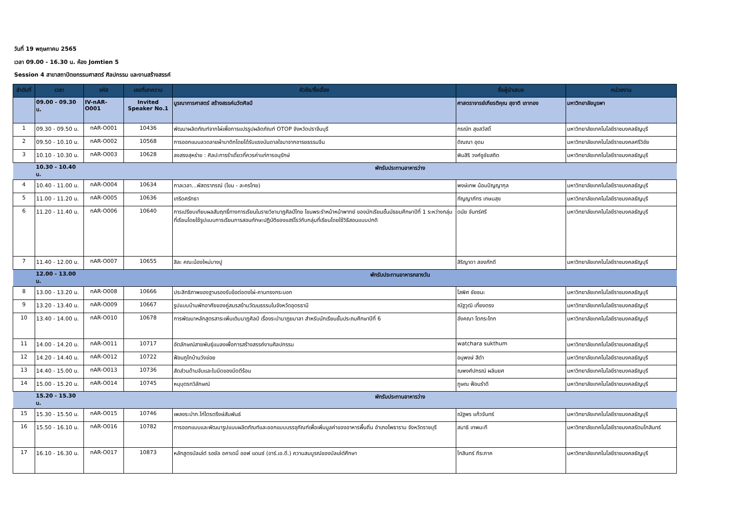วันที่ 19 พฤษภาคม 2565
เวลา 09.00 - 16.30 น. ห้อง Jomtien 5
Session 4 สาขาสถาปัตยกรรมศาสตร์ ศิลปกรรม และงานสร้างสรรค์
| ลำดับที่ | เวลา | รหัส | เลขที่บทความ | หัวข้อ/ชื่อเรื่อง | ชื่อผู้นำเสนอ | หน่วยงาน |
| --- | --- | --- | --- | --- | --- | --- |
| | 09.00 - 09.30 น. | IV-nAR-O001 | Invited Speaker No.1 | บูรณาการศาสตร์ สร้างสรรค์นวัตศิลป์ | ศาสตราจารย์เกียรติคุณ สุชาติ เถาทอง | มหาวิทยาลัยบูรพา |
| 1 | 09.30 - 09.50 น. | nAR-O001 | 10436 | พัฒนาผลิตภัณฑ์จากไผ่เพื่อการแปรรูปผลิตภัณฑ์ OTOP จังหวัดปราจีนบุรี | กรณัท สุขสวัสดิ์ | มหาวิทยาลัยเทคโนโลยีราชมงคลธัญบุรี |
| 2 | 09.50 - 10.10 น. | nAR-O002 | 10568 | การออกแบบลวดลายผ้าบาติกโดยได้รับแรงบันดาลใจมาจากอารยธรรมจีน | ติณณา อุดม | มหาวิทยาลัยเทคโนโลยีราชมงคลศรีวิชัย |
| 3 | 10.10 - 10.30 น. | nAR-O003 | 10628 | ลงสรงสุหร่าย : ศิลปะการรำเดี่ยวที่ควรค่าแก่การอนุรักษ์ | พิมสิริ วงศ์ชูชัยสถิต | มหาวิทยาลัยเทคโนโลยีราชมงคลธัญบุรี |
| | 10.30 - 10.40 น. | | พักรับประทานอาหารว่าง | | | |
| 4 | 10.40 - 11.00 น. | nAR-O004 | 10634 | กาลเวลา...พัสตราภรณ์ (โขน - ละครไทย) | พงษ์เทพ น้อมปัญญากุล | มหาวิทยาลัยเทคโนโลยีราชมงคลธัญบุรี |
| 5 | 11.00 - 11.20 น. | nAR-O005 | 10636 | เทริดศรัทธา | กัญญาภัทร เกษมสุข | มหาวิทยาลัยเทคโนโลยีราชมงคลธัญบุรี |
| 6 | 11.20 - 11.40 น. | nAR-O006 | 10640 | การเปรียบเทียบผลสัมฤทธิ์ทางการเรียนในรายวิชานาฏศิลป์ไทย โขนพระรำหน้าหน้าพาทย์ ของนักเรียนชั้นมัธยมศึกษาปีที่ 1 ระหว่างกลุ่มที่เรียนโดยใช้รูปแบบการเรียนการสอนทักษะปฏิบัติของแฮร์โรว์กับกลุ่มที่เรียนโดยใช้วิธีสอนแบบปกติ | ดนัย จันทร์ศรี | มหาวิทยาลัยเทคโนโลยีราชมงคลธัญบุรี |
| 7 | 11.40 - 12.00 น. | nAR-O007 | 10655 | สิละ คณะน้องใหม่บางปู | สิริญาดา สองภักดี | มหาวิทยาลัยเทคโนโลยีราชมงคลธัญบุรี |
| | 12.00 - 13.00 น. | | พักรับประทานอาหารกลางวัน | | | |
| 8 | 13.00 - 13.20 น. | nAR-O008 | 10666 | ประสิทธิภาพของฐานรองรับข้อต่อตงไผ่-คานทรงกระบอก | โสพิศ ชัยชนะ | มหาวิทยาลัยเทคโนโลยีราชมงคลธัญบุรี |
| 9 | 13.20 - 13.40 น. | nAR-O009 | 10667 | รูปแบบบ้านพักอาศัยของคู่สมรสข้ามวัฒนธรรมในจังหวัดอุดรธานี | ณัฐวุฒิ เที่ยงตรง | มหาวิทยาลัยเทคโนโลยีราชมงคลธัญบุรี |
| 10 | 13.40 - 14.00 น. | nAR-O010 | 10678 | การพัฒนาหลักสูตรสาระเพิ่มเติมนาฏศิลป์ เรื่องระบำนาฏยมาลา สำหรับนักเรียนชั้นประถมศึกษาปีที่ 6 | อังคณา โตกระโทก | มหาวิทยาลัยเทคโนโลยีราชมงคลธัญบุรี |
| 11 | 14.00 - 14.20 น. | nAR-O011 | 10717 | อัตลักษณ์สายพันธุ์แมลงเพื่อการสร้างสรรค์งานศิลปกรรม | watchara sukthum | มหาวิทยาลัยเทคโนโลยีราชมงคลธัญบุรี |
| 12 | 14.20 - 14.40 น. | nAR-O012 | 10722 | ฟ้อนภูไทบ้านวังข่อย | อนุพงษ์ สีดำ | มหาวิทยาลัยเทคโนโลยีราชมงคลธัญบุรี |
| 13 | 14.40 - 15.00 น. | nAR-O013 | 10736 | สัดส่วนด้ามจับและใบมีดของมีดตีร้อน | ณพงศ์ปกรณ์ ผลินยศ | มหาวิทยาลัยเทคโนโลยีราชมงคลธัญบุรี |
| 14 | 15.00 - 15.20 น. | nAR-O014 | 10745 | หนุบุตรทวิลักษณ์ | ภูษณ ฟ้อนรำดี | มหาวิทยาลัยเทคโนโลยีราชมงคลธัญบุรี |
| | 15.20 - 15.30 น. | | พักรับประทานอาหารว่าง | | | |
| 15 | 15.30 - 15.50 น. | nAR-O015 | 10746 | เพลงระบำก.ไก่ไตรตรึงษ์สัมพันธ์ | ณัฐพร แก้วจันทร์ | มหาวิทยาลัยเทคโนโลยีราชมงคลธัญบุรี |
| 16 | 15.50 - 16.10 น. | nAR-O016 | 10782 | การออกแบบและพัฒนารูปแบบผลิตภัณฑ์และออกแบบบรรจุภัณฑ์เพื่อเพิ่มมูลค่าของอาหารพื้นถิ่น อำเภอโพธาราม จังหวัดราชบุรี | สมาธิ เทพมะที | มหาวิทยาลัยเทคโนโลยีราชมงคลรัตนโกสินทร์ |
| 17 | 16.10 - 16.30 น. | nAR-O017 | 10873 | หลักสูตรบัลเล่ต์ รอยัล อคาเดมี่ ออฟ แดนซ์ (อาร์.เอ.ดี.) ความสมบูรณ์ของบัลเล่ต์ศึกษา | โกสินทร์ ภีระภาค | มหาวิทยาลัยเทคโนโลยีราชมงคลธัญบุรี |